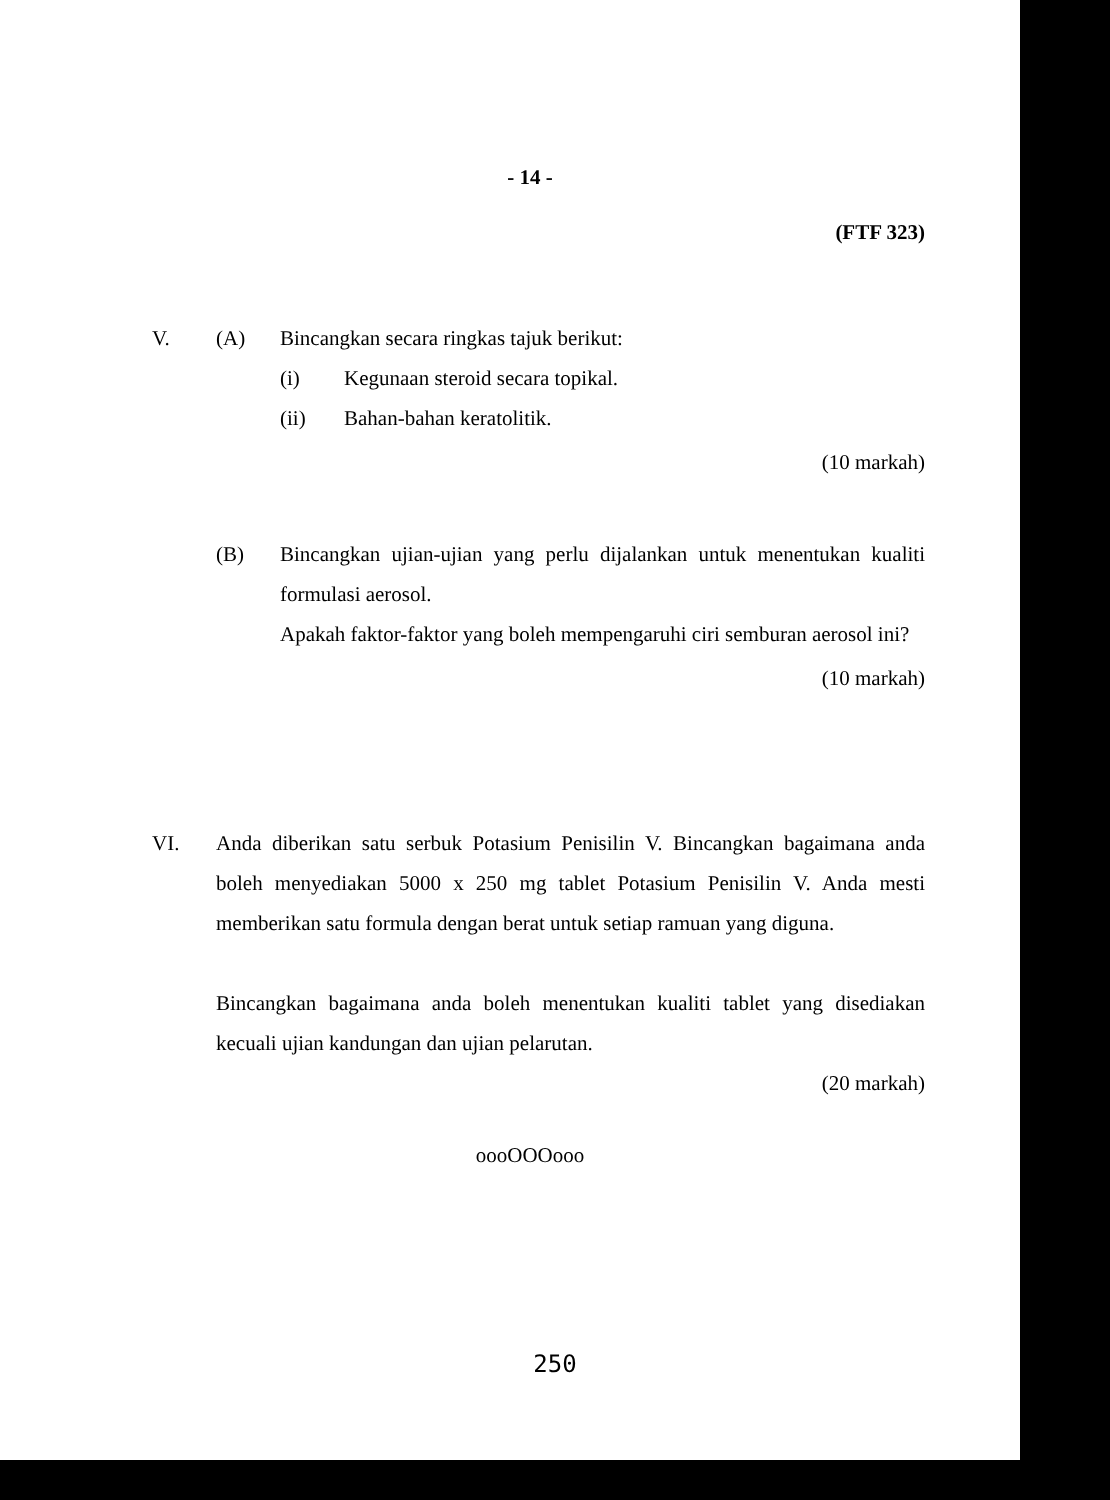- 14 -
(FTF 323)
V. (A) Bincangkan secara ringkas tajuk berikut:
(i) Kegunaan steroid secara topikal.
(ii) Bahan-bahan keratolitik.
(10 markah)
(B) Bincangkan ujian-ujian yang perlu dijalankan untuk menentukan kualiti formulasi aerosol.
Apakah faktor-faktor yang boleh mempengaruhi ciri semburan aerosol ini?
(10 markah)
VI. Anda diberikan satu serbuk Potasium Penisilin V. Bincangkan bagaimana anda boleh menyediakan 5000 x 250 mg tablet Potasium Penisilin V. Anda mesti memberikan satu formula dengan berat untuk setiap ramuan yang diguna.
Bincangkan bagaimana anda boleh menentukan kualiti tablet yang disediakan kecuali ujian kandungan dan ujian pelarutan.
(20 markah)
oooOOOooo
250